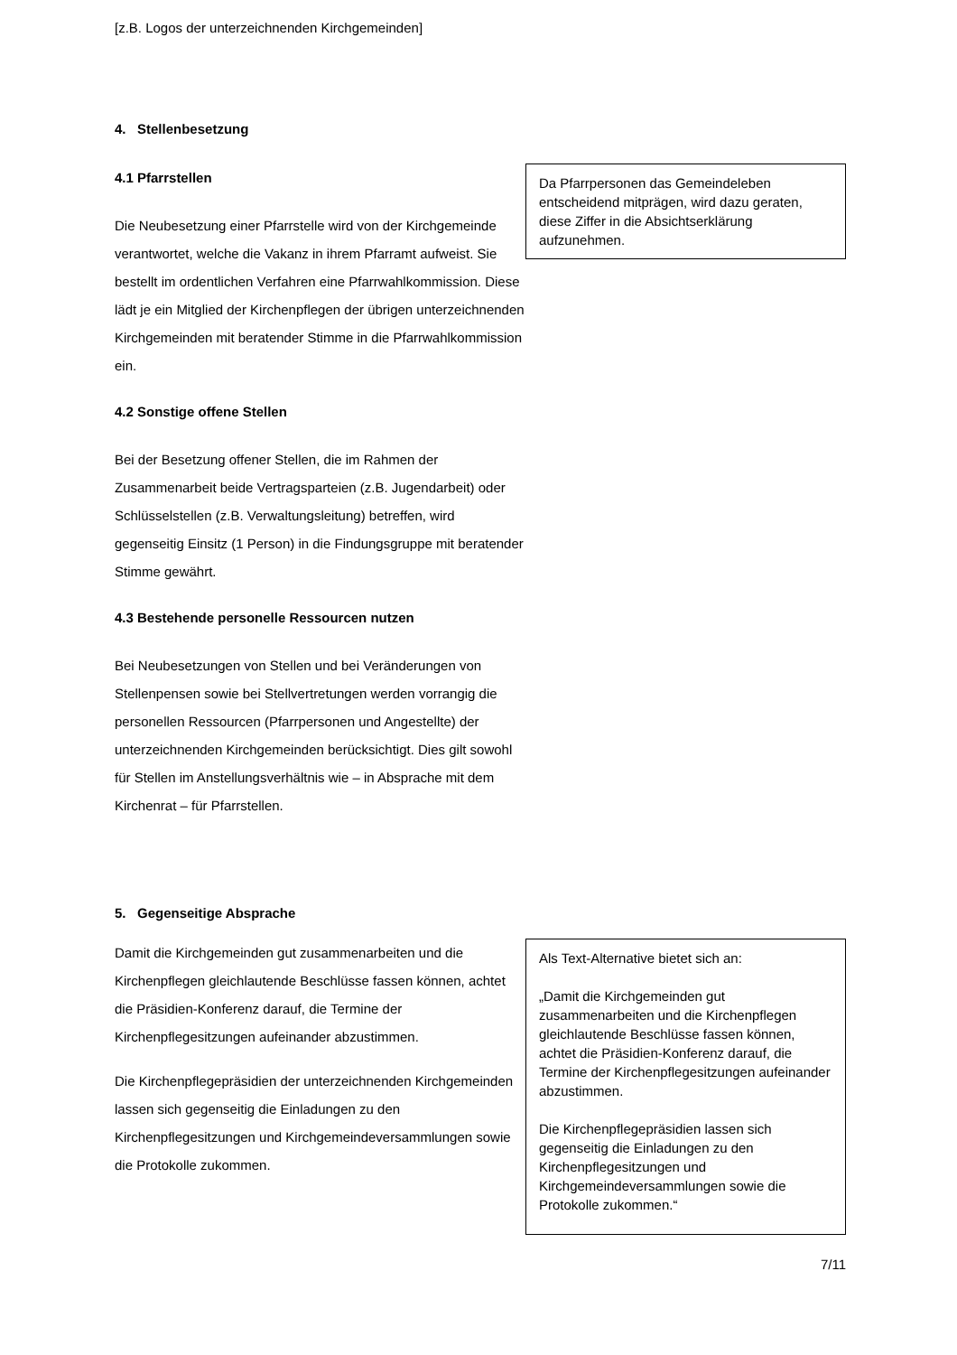[z.B. Logos der unterzeichnenden Kirchgemeinden]
4. Stellenbesetzung
4.1 Pfarrstellen
Die Neubesetzung einer Pfarrstelle wird von der Kirchgemeinde verantwortet, welche die Vakanz in ihrem Pfarramt aufweist. Sie bestellt im ordentlichen Verfahren eine Pfarrwahlkommission. Diese lädt je ein Mitglied der Kirchenpflegen der übrigen unterzeichnenden Kirchgemeinden mit beratender Stimme in die Pfarrwahlkommission ein.
4.2 Sonstige offene Stellen
Bei der Besetzung offener Stellen, die im Rahmen der Zusammenarbeit beide Vertragsparteien (z.B. Jugendarbeit) oder Schlüsselstellen (z.B. Verwaltungsleitung) betreffen, wird gegenseitig Einsitz (1 Person) in die Findungsgruppe mit beratender Stimme gewährt.
4.3 Bestehende personelle Ressourcen nutzen
Bei Neubesetzungen von Stellen und bei Veränderungen von Stellenpensen sowie bei Stellvertretungen werden vorrangig die personellen Ressourcen (Pfarrpersonen und Angestellte) der unterzeichnenden Kirchgemeinden berücksichtigt. Dies gilt sowohl für Stellen im Anstellungsverhältnis wie – in Absprache mit dem Kirchenrat – für Pfarrstellen.
Da Pfarrpersonen das Gemeindeleben entscheidend mitprägen, wird dazu geraten, diese Ziffer in die Absichtserklärung aufzunehmen.
5. Gegenseitige Absprache
Damit die Kirchgemeinden gut zusammenarbeiten und die Kirchenpflegen gleichlautende Beschlüsse fassen können, achtet die Präsidien-Konferenz darauf, die Termine der Kirchenpflegesitzungen aufeinander abzustimmen.
Die Kirchenpflegepräsidien der unterzeichnenden Kirchgemeinden lassen sich gegenseitig die Einladungen zu den Kirchenpflegesitzungen und Kirchgemeindeversammlungen sowie die Protokolle zukommen.
Als Text-Alternative bietet sich an:
„Damit die Kirchgemeinden gut zusammenarbeiten und die Kirchenpflegen gleichlautende Beschlüsse fassen können, achtet die Präsidien-Konferenz darauf, die Termine der Kirchenpflegesitzungen aufeinander abzustimmen.
Die Kirchenpflegepräsidien lassen sich gegenseitig die Einladungen zu den Kirchenpflegesitzungen und Kirchgemeindeversammlungen sowie die Protokolle zukommen.“
7/11